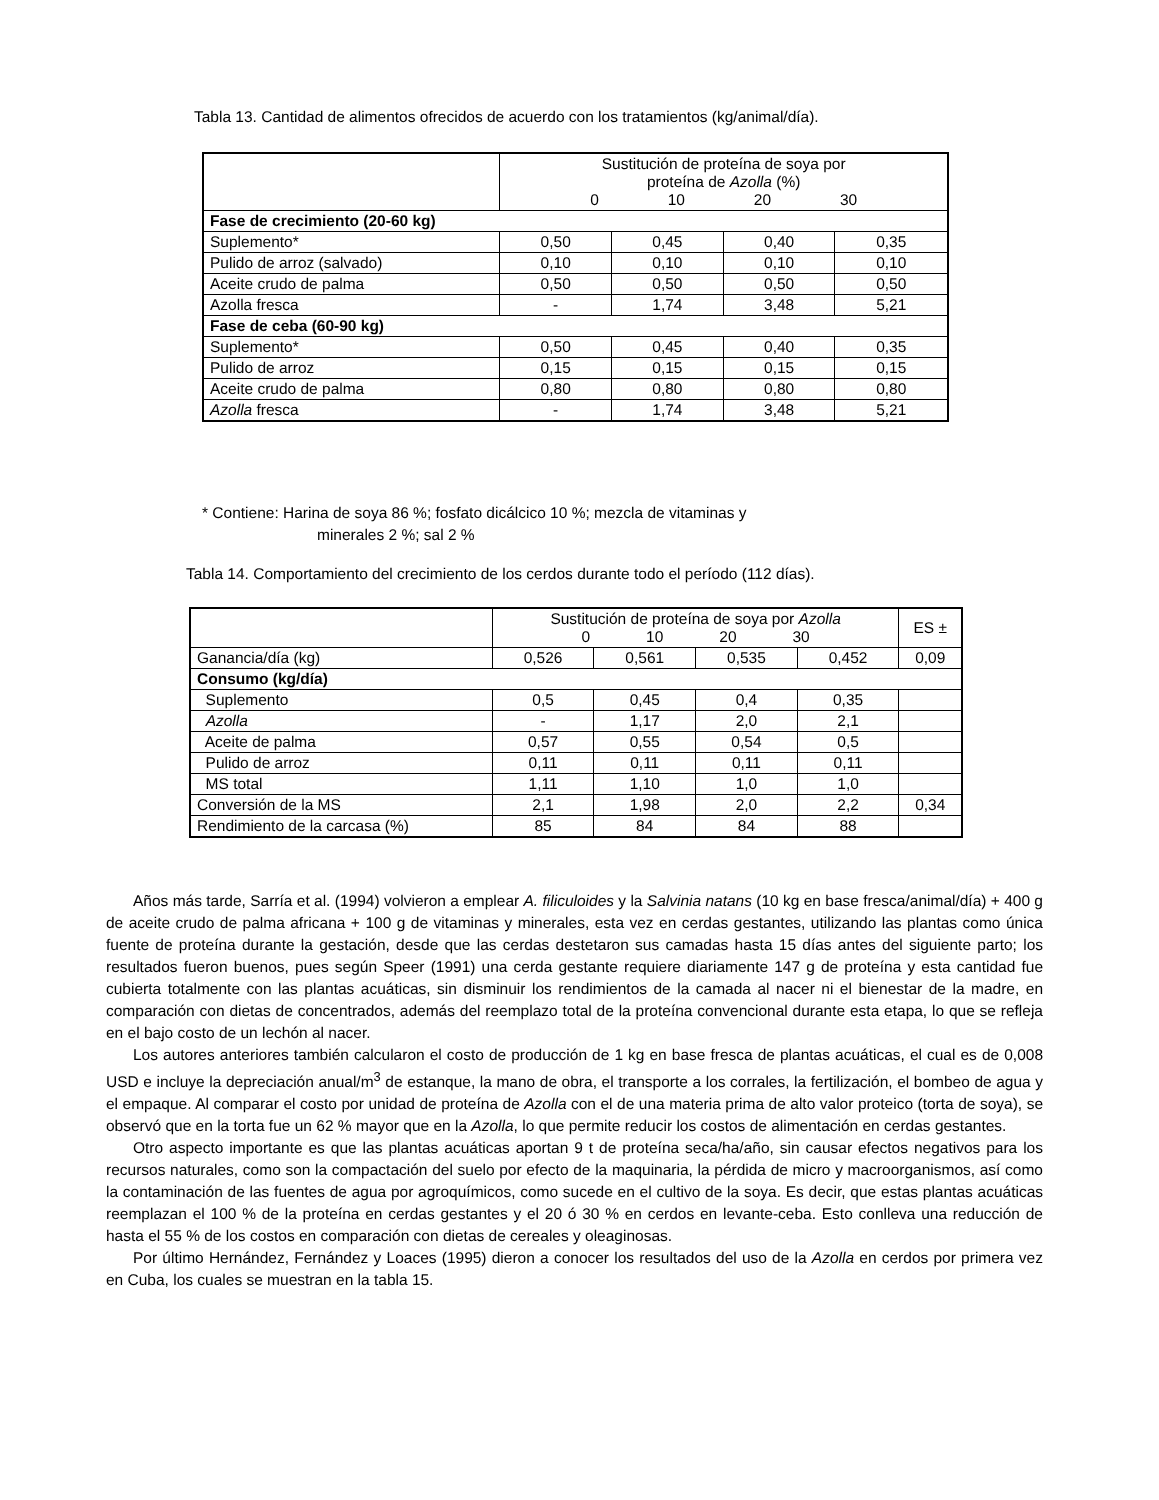Tabla 13. Cantidad de alimentos ofrecidos de acuerdo con los tratamientos (kg/animal/día).
| | Sustitución de proteína de soya por proteína de Azolla (%) 0 10 20 30 | | | |
| --- | --- | --- | --- | --- |
| Fase de crecimiento (20-60 kg) | | | | |
| Suplemento* | 0,50 | 0,45 | 0,40 | 0,35 |
| Pulido de arroz (salvado) | 0,10 | 0,10 | 0,10 | 0,10 |
| Aceite crudo de palma | 0,50 | 0,50 | 0,50 | 0,50 |
| Azolla fresca | - | 1,74 | 3,48 | 5,21 |
| Fase de ceba (60-90 kg) | | | | |
| Suplemento* | 0,50 | 0,45 | 0,40 | 0,35 |
| Pulido de arroz | 0,15 | 0,15 | 0,15 | 0,15 |
| Aceite crudo de palma | 0,80 | 0,80 | 0,80 | 0,80 |
| Azolla fresca | - | 1,74 | 3,48 | 5,21 |
* Contiene: Harina de soya 86 %; fosfato dicálcico 10 %; mezcla de vitaminas y
minerales 2 %; sal 2 %
Tabla 14. Comportamiento del crecimiento de los cerdos durante todo el período (112 días).
| | Sustitución de proteína de soya por Azolla 0 10 20 30 | | | | ES ± |
| --- | --- | --- | --- | --- | --- |
| Ganancia/día (kg) | 0,526 | 0,561 | 0,535 | 0,452 | 0,09 |
| Consumo (kg/día) | | | | | |
| Suplemento | 0,5 | 0,45 | 0,4 | 0,35 | |
| Azolla | - | 1,17 | 2,0 | 2,1 | |
| Aceite de palma | 0,57 | 0,55 | 0,54 | 0,5 | |
| Pulido de arroz | 0,11 | 0,11 | 0,11 | 0,11 | |
| MS total | 1,11 | 1,10 | 1,0 | 1,0 | |
| Conversión de la MS | 2,1 | 1,98 | 2,0 | 2,2 | 0,34 |
| Rendimiento de la carcasa (%) | 85 | 84 | 84 | 88 | |
Años más tarde, Sarría et al. (1994) volvieron a emplear A. filiculoides y la Salvinia natans (10 kg en base fresca/animal/día) + 400 g de aceite crudo de palma africana + 100 g de vitaminas y minerales, esta vez en cerdas gestantes, utilizando las plantas como única fuente de proteína durante la gestación, desde que las cerdas destetaron sus camadas hasta 15 días antes del siguiente parto; los resultados fueron buenos, pues según Speer (1991) una cerda gestante requiere diariamente 147 g de proteína y esta cantidad fue cubierta totalmente con las plantas acuáticas, sin disminuir los rendimientos de la camada al nacer ni el bienestar de la madre, en comparación con dietas de concentrados, además del reemplazo total de la proteína convencional durante esta etapa, lo que se refleja en el bajo costo de un lechón al nacer.
Los autores anteriores también calcularon el costo de producción de 1 kg en base fresca de plantas acuáticas, el cual es de 0,008 USD e incluye la depreciación anual/m<sup>3</sup> de estanque, la mano de obra, el transporte a los corrales, la fertilización, el bombeo de agua y el empaque. Al comparar el costo por unidad de proteína de Azolla con el de una materia prima de alto valor proteico (torta de soya), se observó que en la torta fue un 62 % mayor que en la Azolla, lo que permite reducir los costos de alimentación en cerdas gestantes.
Otro aspecto importante es que las plantas acuáticas aportan 9 t de proteína seca/ha/año, sin causar efectos negativos para los recursos naturales, como son la compactación del suelo por efecto de la maquinaria, la pérdida de micro y macroorganismos, así como la contaminación de las fuentes de agua por agroquímicos, como sucede en el cultivo de la soya. Es decir, que estas plantas acuáticas reemplazan el 100 % de la proteína en cerdas gestantes y el 20 ó 30 % en cerdos en levante-ceba. Esto conlleva una reducción de hasta el 55 % de los costos en comparación con dietas de cereales y oleaginosas.
Por último Hernández, Fernández y Loaces (1995) dieron a conocer los resultados del uso de la Azolla en cerdos por primera vez en Cuba, los cuales se muestran en la tabla 15.